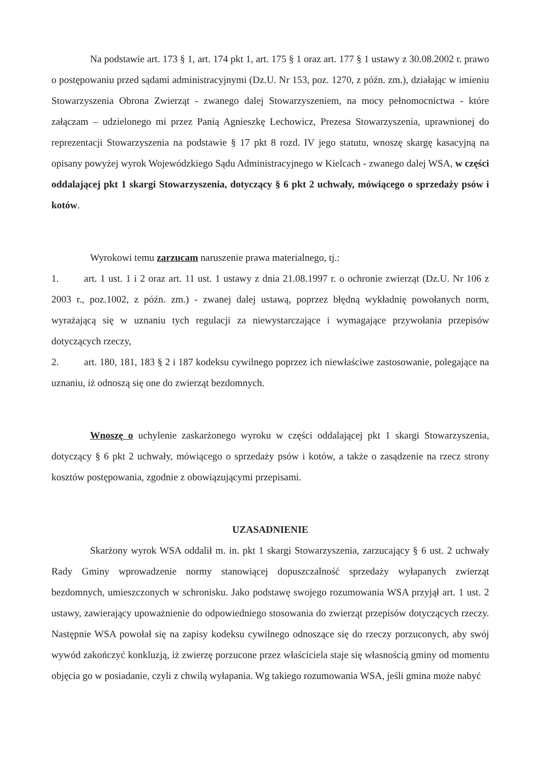Na podstawie art. 173 § 1, art. 174 pkt 1, art. 175 § 1 oraz art. 177 § 1 ustawy z 30.08.2002 r. prawo o postępowaniu przed sądami administracyjnymi (Dz.U. Nr 153, poz. 1270, z późn. zm.), działając w imieniu Stowarzyszenia Obrona Zwierząt - zwanego dalej Stowarzyszeniem, na mocy pełnomocnictwa - które załączam – udzielonego mi przez Panią Agnieszkę Lechowicz, Prezesa Stowarzyszenia, uprawnionej do reprezentacji Stowarzyszenia na podstawie § 17 pkt 8 rozd. IV jego statutu, wnoszę skargę kasacyjną na opisany powyżej wyrok Wojewódzkiego Sądu Administracyjnego w Kielcach - zwanego dalej WSA, w części oddalającej pkt 1 skargi Stowarzyszenia, dotyczący § 6 pkt 2 uchwały, mówiącego o sprzedaży psów i kotów.
Wyrokowi temu zarzucam naruszenie prawa materialnego, tj.:
1. art. 1 ust. 1 i 2 oraz art. 11 ust. 1 ustawy z dnia 21.08.1997 r. o ochronie zwierząt (Dz.U. Nr 106 z 2003 r., poz.1002, z późn. zm.) - zwanej dalej ustawą, poprzez błędną wykładnię powołanych norm, wyrażającą się w uznaniu tych regulacji za niewystarczające i wymagające przywołania przepisów dotyczących rzeczy,
2. art. 180, 181, 183 § 2 i 187 kodeksu cywilnego poprzez ich niewłaściwe zastosowanie, polegające na uznaniu, iż odnoszą się one do zwierząt bezdomnych.
Wnoszę o uchylenie zaskarżonego wyroku w części oddalającej pkt 1 skargi Stowarzyszenia, dotyczący § 6 pkt 2 uchwały, mówiącego o sprzedaży psów i kotów, a także o zasądzenie na rzecz strony kosztów postępowania, zgodnie z obowiązującymi przepisami.
UZASADNIENIE
Skarżony wyrok WSA oddalił m. in. pkt 1 skargi Stowarzyszenia, zarzucający § 6 ust. 2 uchwały Rady Gminy wprowadzenie normy stanowiącej dopuszczalność sprzedaży wyłapanych zwierząt bezdomnych, umieszczonych w schronisku. Jako podstawę swojego rozumowania WSA przyjął art. 1 ust. 2 ustawy, zawierający upoważnienie do odpowiedniego stosowania do zwierząt przepisów dotyczących rzeczy. Następnie WSA powołał się na zapisy kodeksu cywilnego odnoszące się do rzeczy porzuconych, aby swój wywód zakończyć konkluzją, iż zwierzę porzucone przez właściciela staje się własnością gminy od momentu objęcia go w posiadanie, czyli z chwilą wyłapania. Wg takiego rozumowania WSA, jeśli gmina może nabyć